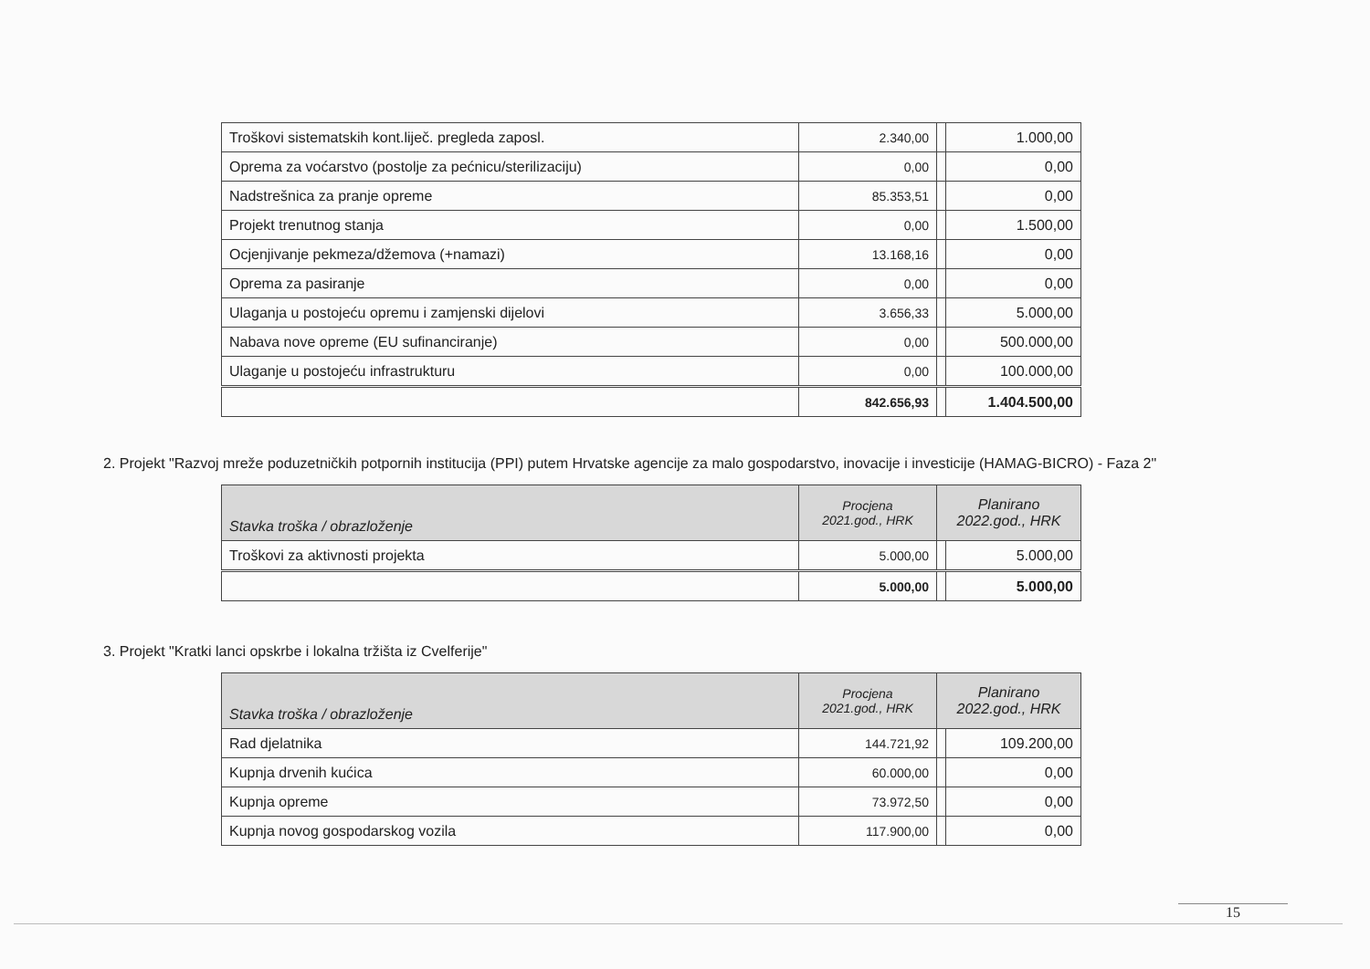| Troškovi sistematskih kont.liječ. pregleda zaposl. | 2.340,00 | | 1.000,00 |
| Oprema za voćarstvo (postolje za pećnicu/sterilizaciju) | 0,00 | | 0,00 |
| Nadstrešnica za pranje opreme | 85.353,51 | | 0,00 |
| Projekt trenutnog stanja | 0,00 | | 1.500,00 |
| Ocjenjivanje pekmeza/džemova (+namazi) | 13.168,16 | | 0,00 |
| Oprema za pasiranje | 0,00 | | 0,00 |
| Ulaganja u postojeću opremu i zamjenski dijelovi | 3.656,33 | | 5.000,00 |
| Nabava nove opreme (EU sufinanciranje) | 0,00 | | 500.000,00 |
| Ulaganje u postojeću infrastrukturu | 0,00 | | 100.000,00 |
| | 842.656,93 | | 1.404.500,00 |
2. Projekt "Razvoj mreže poduzetničkih potpornih institucija (PPI) putem Hrvatske agencije za malo gospodarstvo, inovacije i investicije (HAMAG-BICRO) - Faza 2"
| Stavka troška / obrazloženje | Procjena 2021.god., HRK | Planirano 2022.god., HRK | |
| --- | --- | --- | --- |
| Troškovi za aktivnosti projekta | 5.000,00 | | 5.000,00 |
| | 5.000,00 | | 5.000,00 |
3. Projekt "Kratki lanci opskrbe i lokalna tržišta iz Cvelferije"
| Stavka troška / obrazloženje | Procjena 2021.god., HRK | Planirano 2022.god., HRK | |
| --- | --- | --- | --- |
| Rad djelatnika | 144.721,92 | | 109.200,00 |
| Kupnja drvenih kućica | 60.000,00 | | 0,00 |
| Kupnja opreme | 73.972,50 | | 0,00 |
| Kupnja novog gospodarskog vozila | 117.900,00 | | 0,00 |
15